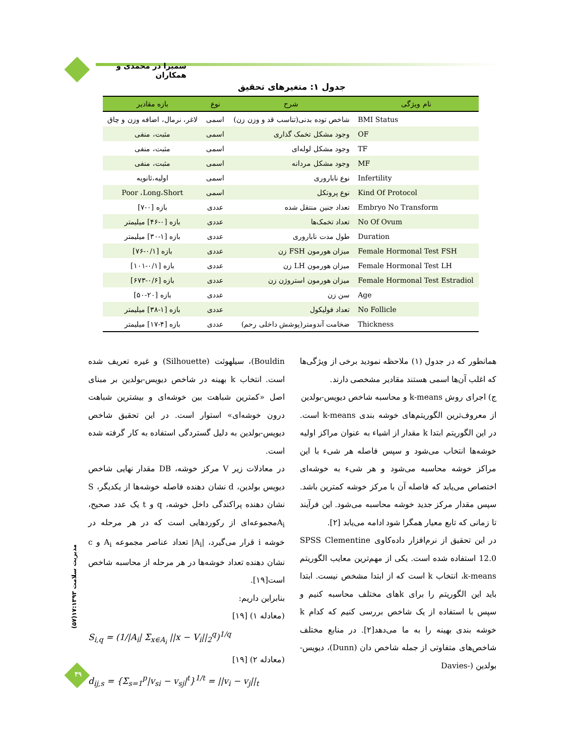سمیرا در محمدی و همکاران
جدول ۱: متغیرهای تحقیق
| نام ویژگی | شرح | نوع | بازه مقادیر |
| --- | --- | --- | --- |
| BMI Status | شاخص توده بدنی(تناسب قد و وزن زن) | اسمی | لاغر، نرمال، اضافه وزن و چاق |
| OF | وجود مشکل تخمک گذاری | اسمی | مثبت، منفی |
| TF | وجود مشکل لوله‌ای | اسمی | مثبت، منفی |
| MF | وجود مشکل مردانه | اسمی | مثبت، منفی |
| Infertility | نوع ناباروری | اسمی | اولیه،ثانویه |
| Kind Of Protocol | نوع پروتکل | اسمی | Poor ،Long،Short |
| Embryo No Transform | تعداد جنین منتقل شده | عددی | بازه [۰-۷] |
| No Of Ovum | تعداد تخمک‌ها | عددی | بازه [۰-۴۶] میلیمتر |
| Duration | طول مدت ناباروری | عددی | بازه [۱-۳۰] میلیمتر |
| Female Hormonal Test FSH | میزان هورمون FSH زن | عددی | بازه [۰/۱-۷۶] |
| Female Hormonal Test LH | میزان هورمون LH زن | عددی | بازه [۰/۱-۱۰۱] |
| Female Hormonal Test Estradiol | میزان هورمون استروژن زن | عددی | بازه [۰/۶-۶۷۳] |
| Age | سن زن | عددی | بازه [۲۰-۵۰] |
| No Follicle | تعداد فولیکول | عددی | بازه [۱-۳۸] میلیمتر |
| Thickness | ضخامت آندومتر(پوشش داخلی رحم) | عددی | بازه [۴-۱۷] میلیمتر |
همانطور که در جدول (۱) ملاحظه نمودید برخی از ویژگی‌ها که اغلب آن‌ها اسمی هستند مقادیر مشخصی دارند.
ج) اجرای روش k-means و محاسبه شاخص دیویس-بولدین
از معروف‌ترین الگوریتم‌های خوشه بندی k-means است. در این الگوریتم ابتدا k مقدار از اشیاء به عنوان مراکز اولیه خوشه‌ها انتخاب می‌شود و سپس فاصله هر شیء با این مراکز خوشه محاسبه می‌شود و هر شیء به خوشه‌ای اختصاص می‌یابد که فاصله آن با مرکز خوشه کمترین باشد. سپس مقدار مرکز جدید خوشه محاسبه می‌شود. این فرآیند تا زمانی که تابع معیار همگرا شود ادامه می‌یابد [۲].
در این تحقیق از نرم‌افزار داده‌کاوی SPSS Clementine 12.0 استفاده شده است. یکی از مهم‌ترین معایب الگوریتم k-means، انتخاب k است که از ابتدا مشخص نیست. ابتدا باید این الگوریتم را برای kهای مختلف محاسبه کنیم و سپس با استفاده از یک شاخص بررسی کنیم که کدام k خوشه بندی بهینه را به ما می‌دهد[۲]. در منابع مختلف شاخص‌های متفاوتی از جمله شاخص دان (Dunn)، دیویس-بولدین (-Davies
Bouldin)، سیلهوئت (Silhouette) و غیره تعریف شده است. انتخاب k بهینه در شاخص دیویس-بولدین بر مبنای اصل «کمترین شباهت بین خوشه‌ای و بیشترین شباهت درون خوشه‌ای» استوار است. در این تحقیق شاخص دیویس-بولدین به دلیل گستردگی استفاده به کار گرفته شده است.
در معادلات زیر V مرکز خوشه، DB مقدار نهایی شاخص دیویس بولدین، d نشان دهنده فاصله خوشه‌ها از یکدیگر، S نشان دهنده پراکندگی داخل خوشه، q و t یک عدد صحیح، A<sub>i</sub>مجموعه‌ای از رکوردهایی است که در هر مرحله در خوشه i قرار می‌گیرد، |A<sub>i</sub>| تعداد عناصر مجموعه A<sub>i</sub> و c نشان دهنده تعداد خوشه‌ها در هر مرحله از محاسبه شاخص است[۱۹].
بنابراین داریم:
(معادله ۱) [۱۹]
S<sub>i,q</sub> = (1/|A<sub>i</sub>| Σ<sub>x∈A<sub>i</sub></sub> ||x − V<sub>i</sub>||<sub>2</sub><sup>q</sup>)<sup>1/q</sup>
(معادله ۲) [۱۹]
d<sub>ij,s</sub> = {Σ<sub>s=1</sub><sup>p</sup>|v<sub>si</sub> − v<sub>sj</sub>|<sup>t</sup>}<sup>1/t</sup> = ||v<sub>i</sub> − v<sub>j</sub>||<sub>t</sub>
مدیریت سلامت ۱۷:۱۳۹۳(۵۷)
۴۹